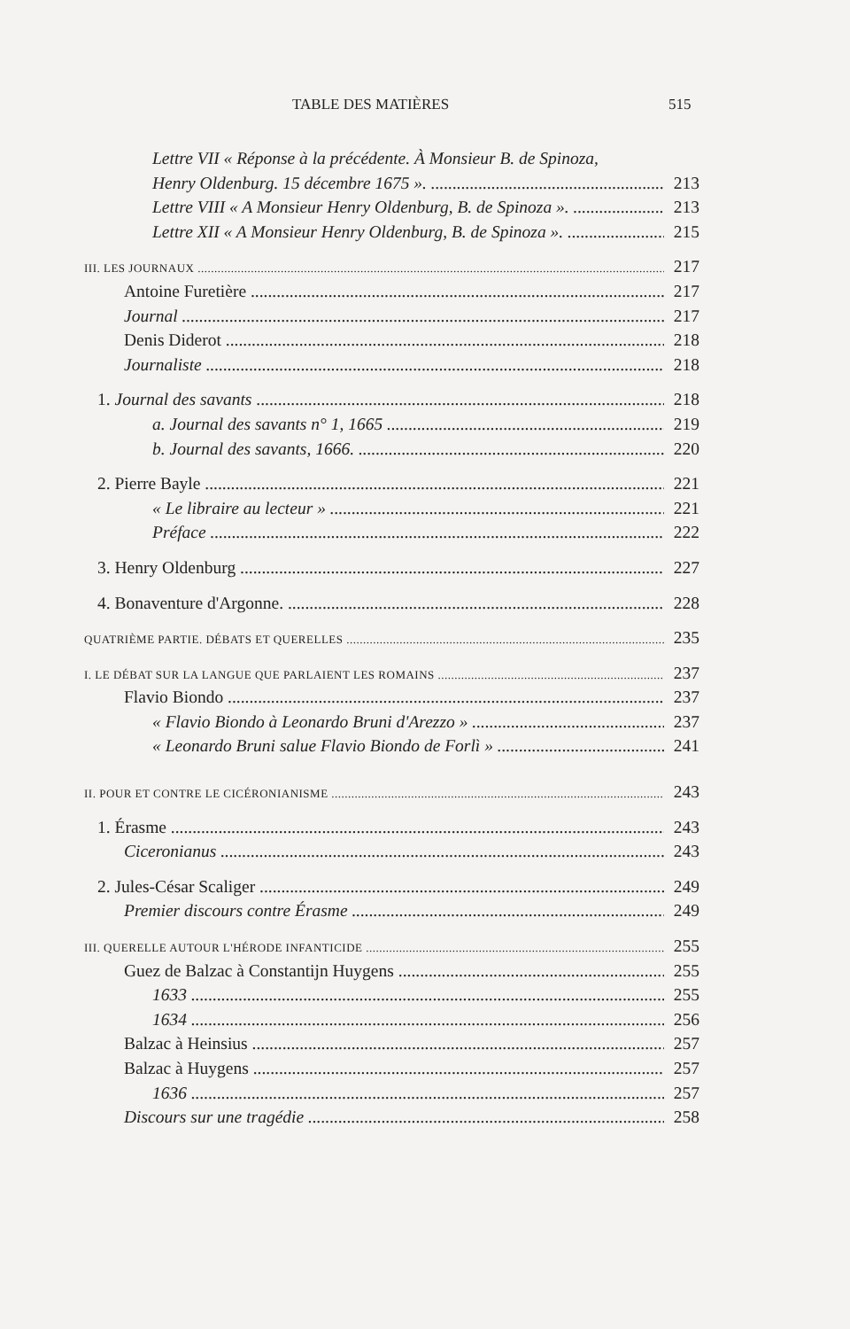TABLE DES MATIÈRES 515
Lettre VII « Réponse à la précédente. À Monsieur B. de Spinoza,
Henry Oldenburg. 15 décembre 1675 ». 213
Lettre VIII « A Monsieur Henry Oldenburg, B. de Spinoza ». 213
Lettre XII « A Monsieur Henry Oldenburg, B. de Spinoza ». 215
III. LES JOURNAUX
217
Antoine Furetière 217
Journal 217
Denis Diderot 218
Journaliste 218
1. Journal des savants 218
a. Journal des savants n° 1, 1665 219
b. Journal des savants, 1666. 220
2. Pierre Bayle 221
« Le libraire au lecteur » 221
Préface 222
3. Henry Oldenburg 227
4. Bonaventure d'Argonne. 228
QUATRIÈME PARTIE. DÉBATS ET QUERELLES
235
I. LE DÉBAT SUR LA LANGUE QUE PARLAIENT LES ROMAINS
237
Flavio Biondo 237
« Flavio Biondo à Leonardo Bruni d'Arezzo » 237
« Leonardo Bruni salue Flavio Biondo de Forlì » 241
II. POUR ET CONTRE LE CICÉRONIANISME
243
1. Érasme 243
Ciceronianus 243
2. Jules-César Scaliger 249
Premier discours contre Érasme 249
III. QUERELLE AUTOUR L'HÉRODE INFANTICIDE
255
Guez de Balzac à Constantijn Huygens 255
1633 255
1634 256
Balzac à Heinsius 257
Balzac à Huygens 257
1636 257
Discours sur une tragédie 258